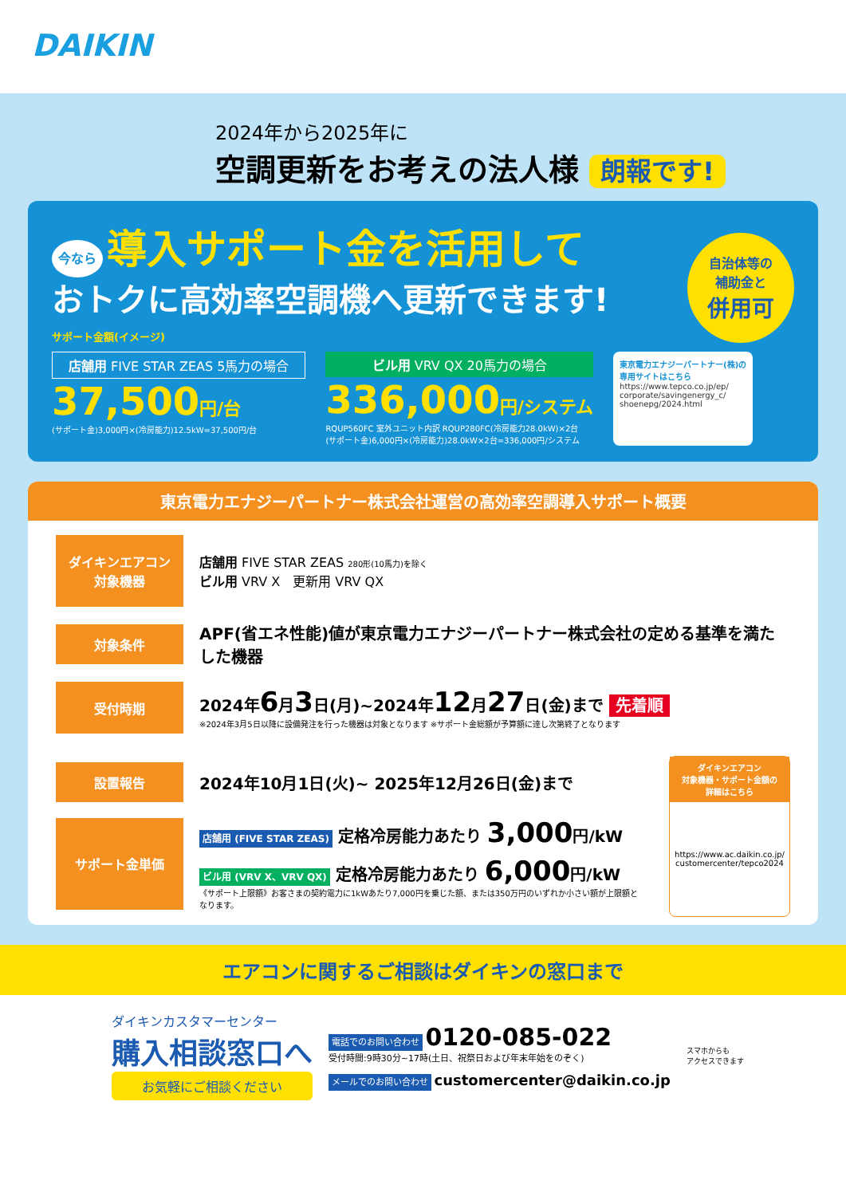DAIKIN
2024年から2025年に
空調更新をお考えの法人様 朗報です!
今なら 導入サポート金を活用して
おトクに高効率空調機へ更新できます!
自治体等の
補助金と
併用可
サポート金額(イメージ)
店舗用 FIVE STAR ZEAS 5馬力の場合
37,500円/台
(サポート金)3,000円×(冷房能力)12.5kW=37,500円/台
ビル用 VRV QX 20馬力の場合
336,000円/システム
RQUP560FC 室外ユニット内訳 RQUP280FC(冷房能力28.0kW)×2台
(サポート金)6,000円×(冷房能力)28.0kW×2台=336,000円/システム
東京電力エナジーパートナー(株)の
専用サイトはこちら
https://www.tepco.co.jp/ep/
corporate/savingenergy_c/
shoenepg/2024.html
東京電力エナジーパートナー株式会社運営の高効率空調導入サポート概要
ダイキンエアコン
対象機器
店舗用 FIVE STAR ZEAS 280形(10馬力)を除く
ビル用 VRV X　更新用 VRV QX
対象条件
APF(省エネ性能)値が東京電力エナジーパートナー株式会社の定める基準を満たした機器
受付時期
2024年6月3日(月)~2024年12月27日(金)まで 先着順
※2024年3月5日以降に設備発注を行った機器は対象となります ※サポート金総額が予算額に達し次第終了となります
設置報告
2024年10月1日(火)~ 2025年12月26日(金)まで
サポート金単価
店舗用 (FIVE STAR ZEAS) 定格冷房能力あたり 3,000円/kW
ビル用 (VRV X、VRV QX) 定格冷房能力あたり 6,000円/kW
《サポート上限額》お客さまの契約電力に1kWあたり7,000円を乗じた額、または350万円のいずれか小さい額が上限額となります。
ダイキンエアコン
対象機器・サポート金額の
詳細はこちら
https://www.ac.daikin.co.jp/
customercenter/tepco2024
エアコンに関するご相談はダイキンの窓口まで
ダイキンカスタマーセンター
購入相談窓口へ
お気軽にご相談ください
電話でのお問い合わせ 0120-085-022
受付時間:9時30分~17時(土日、祝祭日および年末年始をのぞく)
メールでのお問い合わせ customercenter@daikin.co.jp
スマホからも
アクセスできます